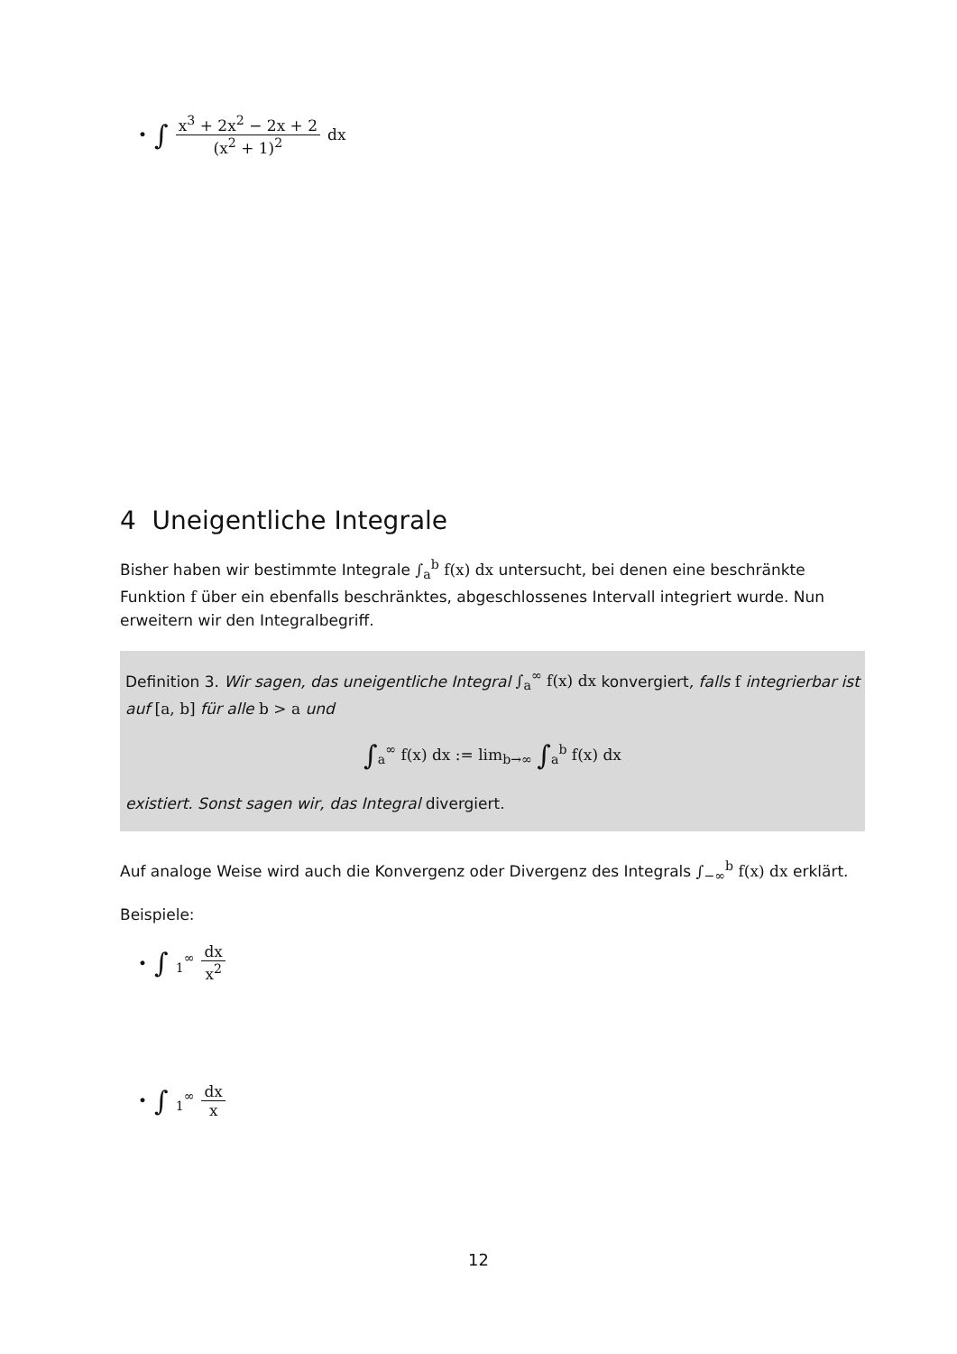• ∫ x<sup>3</sup> + 2x<sup>2</sup> − 2x + 2 (x<sup>2</sup> + 1)<sup>2</sup> dx
4 Uneigentliche Integrale
Bisher haben wir bestimmte Integrale ∫<sub>a</sub><sup>b</sup> f(x) dx untersucht, bei denen eine beschränkte Funktion f über ein ebenfalls beschränktes, abgeschlossenes Intervall integriert wurde. Nun erweitern wir den Integralbegriff.
Definition 3. Wir sagen, das uneigentliche Integral ∫<sub>a</sub><sup>∞</sup> f(x) dx konvergiert, falls f integrierbar ist auf [a, b] für alle b > a und
∫<sub>a</sub><sup>∞</sup> f(x) dx := lim<sub>b→∞</sub> ∫<sub>a</sub><sup>b</sup> f(x) dx
existiert. Sonst sagen wir, das Integral divergiert.
Auf analoge Weise wird auch die Konvergenz oder Divergenz des Integrals ∫<sub>−∞</sub><sup>b</sup> f(x) dx erklärt.
Beispiele:
• ∫<sub>1</sub><sup>∞</sup> dx x<sup>2</sup>
• ∫<sub>1</sub><sup>∞</sup> dx x
12